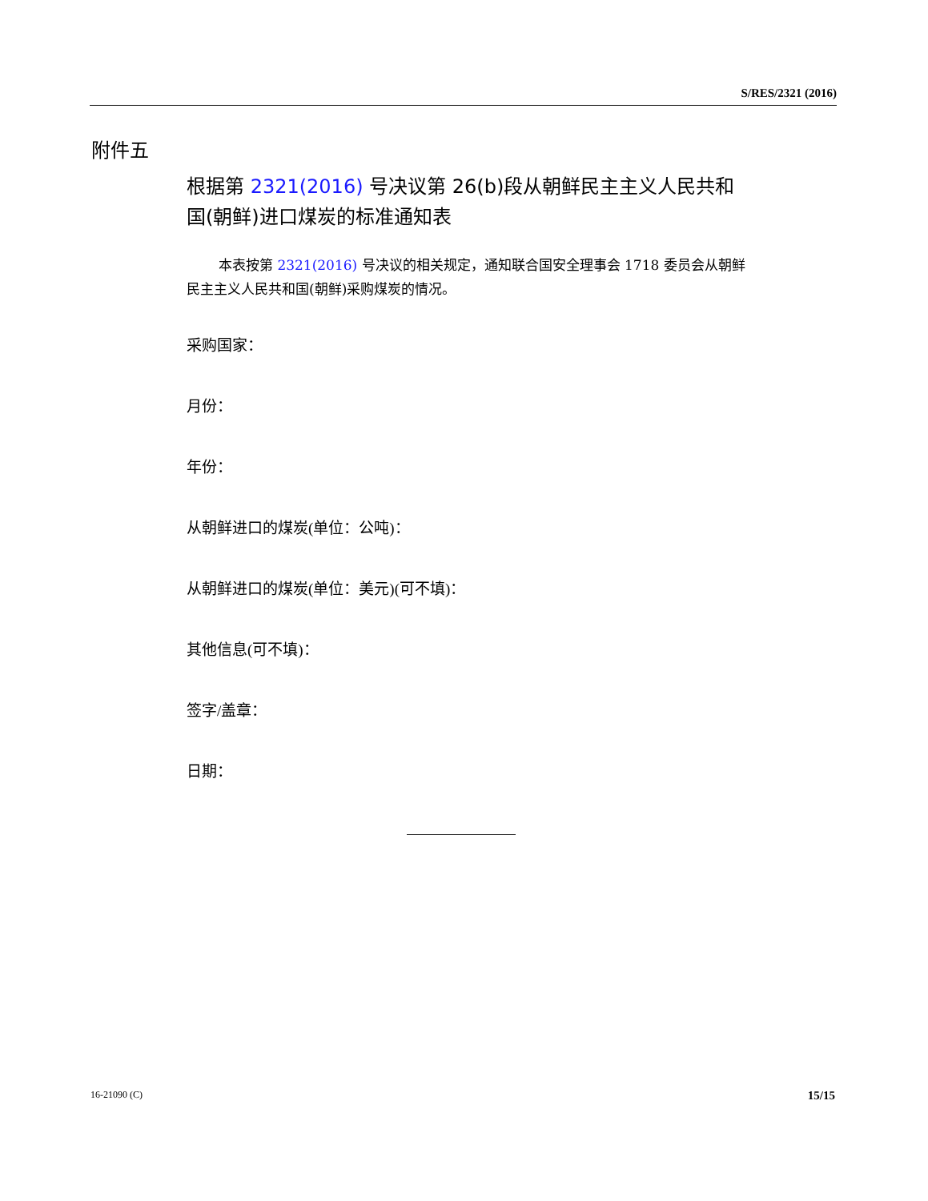S/RES/2321 (2016)
附件五
根据第 2321(2016) 号决议第 26(b)段从朝鲜民主主义人民共和国(朝鲜)进口煤炭的标准通知表
本表按第 2321(2016) 号决议的相关规定，通知联合国安全理事会 1718 委员会从朝鲜民主主义人民共和国(朝鲜)采购煤炭的情况。
采购国家：
月份：
年份：
从朝鲜进口的煤炭(单位：公吨)：
从朝鲜进口的煤炭(单位：美元)(可不填)：
其他信息(可不填)：
签字/盖章：
日期：
16-21090 (C) 15/15